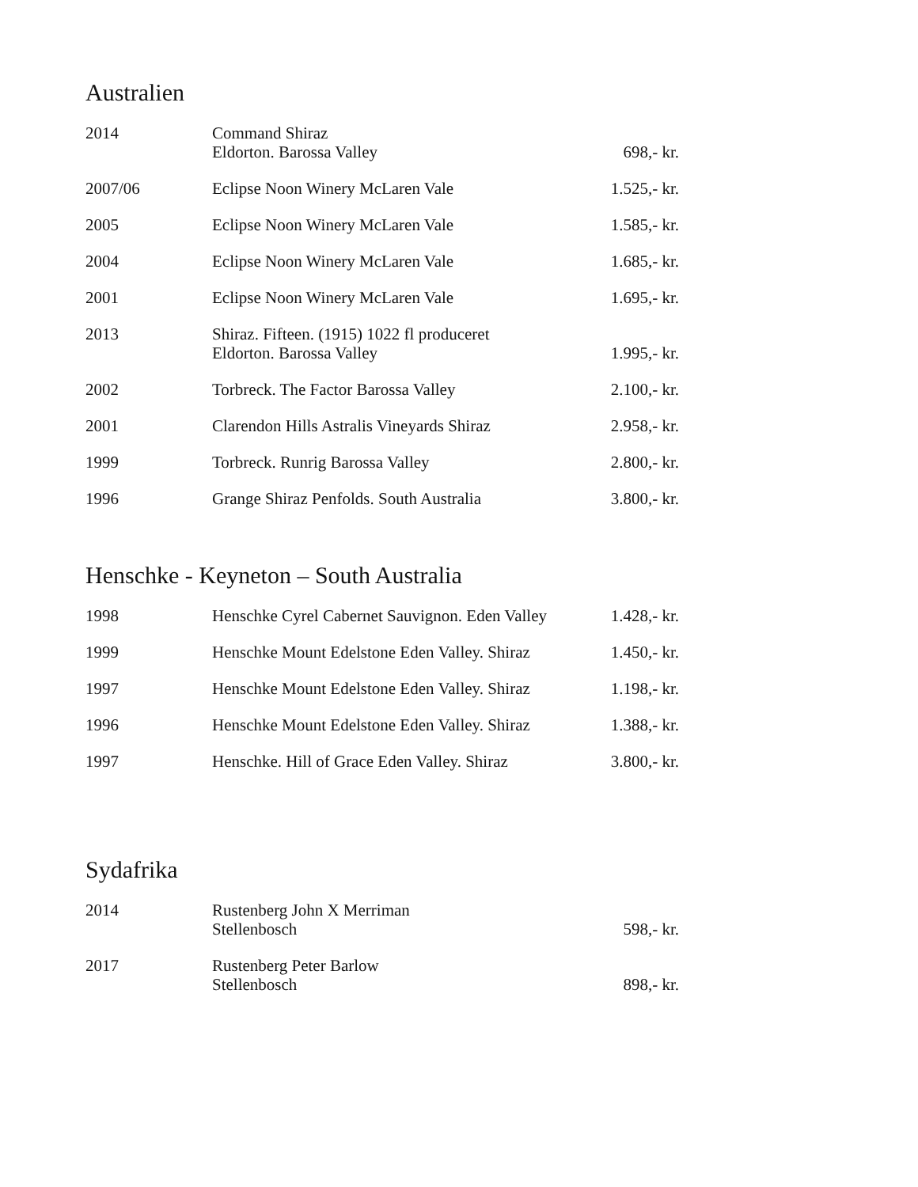Australien
| 2014 | Command Shiraz Eldorton. Barossa Valley | 698,- kr. |
| 2007/06 | Eclipse Noon Winery McLaren Vale | 1.525,- kr. |
| 2005 | Eclipse Noon Winery McLaren Vale | 1.585,- kr. |
| 2004 | Eclipse Noon Winery McLaren Vale | 1.685,- kr. |
| 2001 | Eclipse Noon Winery McLaren Vale | 1.695,- kr. |
| 2013 | Shiraz. Fifteen. (1915) 1022 fl produceret Eldorton. Barossa Valley | 1.995,- kr. |
| 2002 | Torbreck. The Factor Barossa Valley | 2.100,- kr. |
| 2001 | Clarendon Hills Astralis Vineyards Shiraz | 2.958,- kr. |
| 1999 | Torbreck. Runrig Barossa Valley | 2.800,- kr. |
| 1996 | Grange Shiraz Penfolds. South Australia | 3.800,- kr. |
Henschke - Keyneton – South Australia
| 1998 | Henschke Cyrel Cabernet Sauvignon. Eden Valley | 1.428,- kr. |
| 1999 | Henschke Mount Edelstone Eden Valley. Shiraz | 1.450,- kr. |
| 1997 | Henschke Mount Edelstone Eden Valley. Shiraz | 1.198,- kr. |
| 1996 | Henschke Mount Edelstone Eden Valley. Shiraz | 1.388,- kr. |
| 1997 | Henschke. Hill of Grace Eden Valley. Shiraz | 3.800,- kr. |
Sydafrika
| 2014 | Rustenberg John X Merriman Stellenbosch | 598,- kr. |
| 2017 | Rustenberg Peter Barlow Stellenbosch | 898,- kr. |